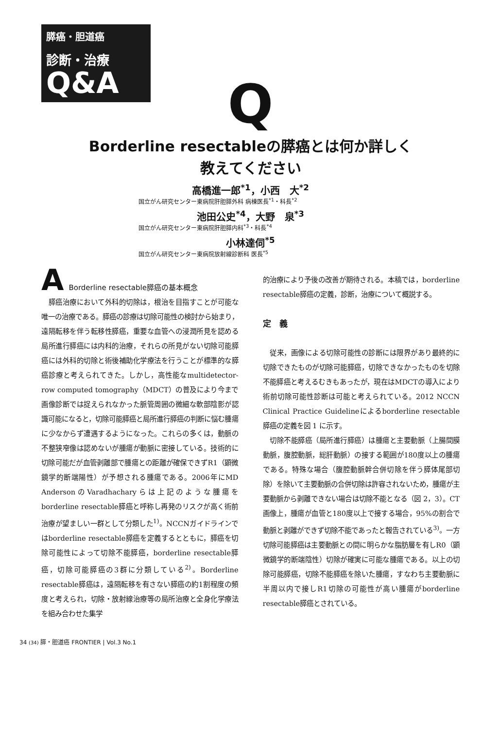膵癌・胆道癌
診断・治療
Q&A
Q
Borderline resectableの膵癌とは何か詳しく
教えてください
高橋進一郎<sup>*1</sup>，小西　大<sup>*2</sup>
国立がん研究センター東病院肝胆膵外科 病棟医長<sup>*1</sup>・科長<sup>*2</sup>
池田公史<sup>*4</sup>，大野　泉<sup>*3</sup>
国立がん研究センター東病院肝胆膵内科<sup>*3</sup>・科長<sup>*4</sup>
小林達伺<sup>*5</sup>
国立がん研究センター東病院放射線診断科 医長<sup>*5</sup>
A Borderline resectable膵癌の基本概念
　膵癌治療において外科的切除は，根治を目指すことが可能な唯一の治療である。膵癌の診療は切除可能性の検討から始まり，遠隔転移を伴う転移性膵癌，重要な血管への浸潤所見を認める局所進行膵癌には内科的治療，それらの所見がない切除可能膵癌には外科的切除と術後補助化学療法を行うことが標準的な膵癌診療と考えられてきた。しかし，高性能なmultidetector-row computed tomography（MDCT）の普及により今まで画像診断では捉えられなかった脈管周囲の微細な軟部陰影が認識可能になると，切除可能膵癌と局所進行膵癌の判断に悩む腫瘍に少なからず遭遇するようになった。これらの多くは，動脈の不整狭窄像は認めないが腫瘍が動脈に密接している。技術的に切除可能だが血管剥離部で腫瘍との距離が確保できずR1（顕微鏡学的断端陽性）が予想される腫瘍である。2006年にMD AndersonのVaradhacharyらは上記のような腫瘍をborderline resectable膵癌と呼称し再発のリスクが高く術前治療が望ましい一群として分類した<sup>1)</sup>。NCCNガイドラインではborderline resectable膵癌を定義するとともに，膵癌を切除可能性によって切除不能膵癌，borderline resectable膵癌，切除可能膵癌の3群に分類している<sup>2)</sup>。Borderline resectable膵癌は，遠隔転移を有さない膵癌の約1割程度の頻度と考えられ，切除・放射線治療等の局所治療と全身化学療法を組み合わせた集学
的治療により予後の改善が期待される。本稿では，borderline resectable膵癌の定義，診断，治療について概説する。
定　義
　従来，画像による切除可能性の診断には限界があり最終的に切除できたものが切除可能膵癌，切除できなかったものを切除不能膵癌と考えるむきもあったが，現在はMDCTの導入により術前切除可能性診断は可能と考えられている。2012 NCCN Clinical Practice Guidelineによるborderline resectable膵癌の定義を図 1 に示す。
　切除不能膵癌（局所進行膵癌）は腫瘍と主要動脈（上腸間膜動脈，腹腔動脈，総肝動脈）の接する範囲が180度以上の腫瘍である。特殊な場合（腹腔動脈幹合併切除を伴う膵体尾部切除）を除いて主要動脈の合併切除は許容されないため，腫瘍が主要動脈から剥離できない場合は切除不能となる（図 2，3）。CT画像上，腫瘍が血管と180度以上で接する場合，95%の割合で動脈と剥離ができず切除不能であったと報告されている<sup>3)</sup>。一方切除可能膵癌は主要動脈との間に明らかな脂肪層を有しR0（顕微鏡学的断端陰性）切除が確実に可能な腫瘍である。以上の切除可能膵癌，切除不能膵癌を除いた腫瘍，すなわち主要動脈に半周以内で接しR1切除の可能性が高い腫瘍がborderline resectable膵癌とされている。
34 (34) 膵・胆道癌 FRONTIER | Vol.3 No.1